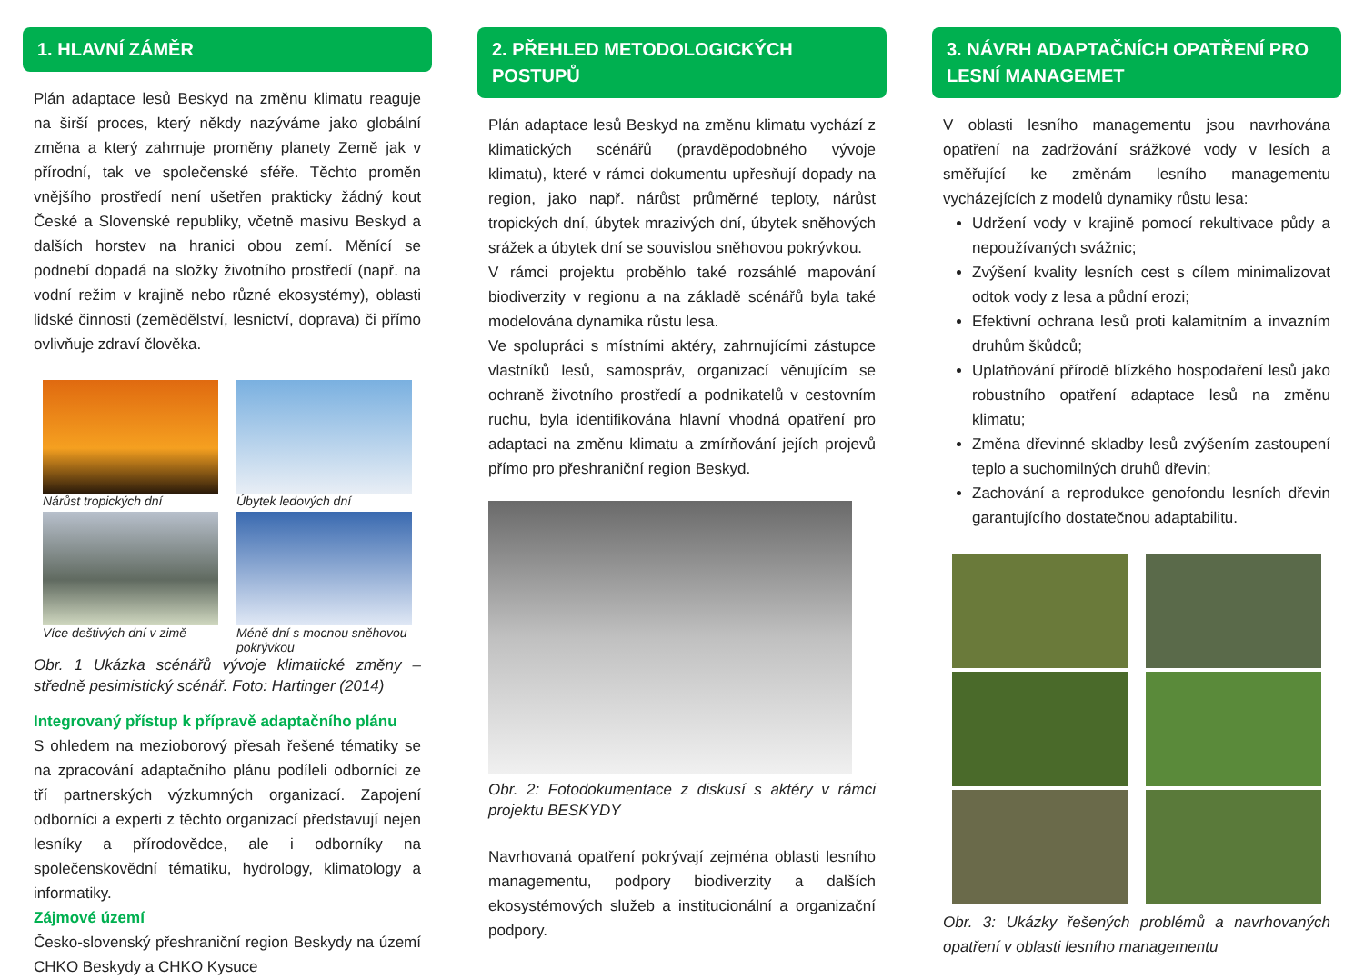1. HLAVNÍ ZÁMĚR
Plán adaptace lesů Beskyd na změnu klimatu reaguje na širší proces, který někdy nazýváme jako globální změna a který zahrnuje proměny planety Země jak v přírodní, tak ve společenské sféře. Těchto proměn vnějšího prostředí není ušetřen prakticky žádný kout České a Slovenské republiky, včetně masivu Beskyd a dalších horstev na hranici obou zemí. Měnící se podnebí dopadá na složky životního prostředí (např. na vodní režim v krajině nebo různé ekosystémy), oblasti lidské činnosti (zemědělství, lesnictví, doprava) či přímo ovlivňuje zdraví člověka.
Nárůst tropických dní
Úbytek ledových dní
Více deštivých dní v zimě
Méně dní s mocnou sněhovou pokrývkou
Obr. 1 Ukázka scénářů vývoje klimatické změny – středně pesimistický scénář. Foto: Hartinger (2014)
Integrovaný přístup k přípravě adaptačního plánu
S ohledem na mezioborový přesah řešené tématiky se na zpracování adaptačního plánu podíleli odborníci ze tří partnerských výzkumných organizací. Zapojení odborníci a experti z těchto organizací představují nejen lesníky a přírodovědce, ale i odborníky na společenskovědní tématiku, hydrology, klimatology a informatiky.
Zájmové území
Česko-slovenský přeshraniční region Beskydy na území CHKO Beskydy a CHKO Kysuce
2. PŘEHLED METODOLOGICKÝCH POSTUPŮ
Plán adaptace lesů Beskyd na změnu klimatu vychází z klimatických scénářů (pravděpodobného vývoje klimatu), které v rámci dokumentu upřesňují dopady na region, jako např. nárůst průměrné teploty, nárůst tropických dní, úbytek mrazivých dní, úbytek sněhových srážek a úbytek dní se souvislou sněhovou pokrývkou.
V rámci projektu proběhlo také rozsáhlé mapování biodiverzity v regionu a na základě scénářů byla také modelována dynamika růstu lesa.
Ve spolupráci s místními aktéry, zahrnujícími zástupce vlastníků lesů, samospráv, organizací věnujícím se ochraně životního prostředí a podnikatelů v cestovním ruchu, byla identifikována hlavní vhodná opatření pro adaptaci na změnu klimatu a zmírňování jejích projevů přímo pro přeshraniční region Beskyd.
Obr. 2: Fotodokumentace z diskusí s aktéry v rámci projektu BESKYDY
Navrhovaná opatření pokrývají zejména oblasti lesního managementu, podpory biodiverzity a dalších ekosystémových služeb a institucionální a organizační podpory.
3. NÁVRH ADAPTAČNÍCH OPATŘENÍ PRO LESNÍ MANAGEMET
V oblasti lesního managementu jsou navrhována opatření na zadržování srážkové vody v lesích a směřující ke změnám lesního managementu vycházejících z modelů dynamiky růstu lesa:
Udržení vody v krajině pomocí rekultivace půdy a nepoužívaných svážnic;
Zvýšení kvality lesních cest s cílem minimalizovat odtok vody z lesa a půdní erozi;
Efektivní ochrana lesů proti kalamitním a invazním druhům škůdců;
Uplatňování přírodě blízkého hospodaření lesů jako robustního opatření adaptace lesů na změnu klimatu;
Změna dřevinné skladby lesů zvýšením zastoupení teplo a suchomilných druhů dřevin;
Zachování a reprodukce genofondu lesních dřevin garantujícího dostatečnou adaptabilitu.
Obr. 3: Ukázky řešených problémů a navrhovaných opatření v oblasti lesního managementu